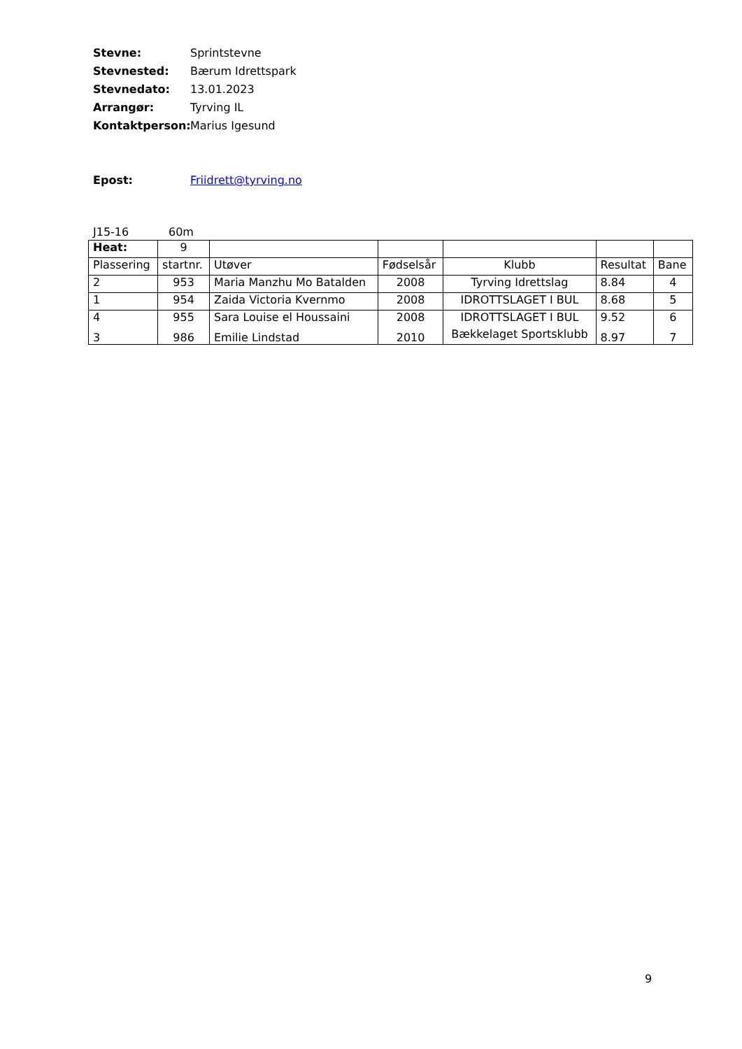Stevne: Sprintstevne
Stevnested: Bærum Idrettspark
Stevnedato: 13.01.2023
Arrangør: Tyrving IL
Kontaktperson: Marius Igesund
Epost: Friidrett@tyrving.no
J15-16 60m
| Heat: | 9 | | | | | |
| Plassering | startnr. | Utøver | Fødselsår | Klubb | Resultat | Bane |
| 2 | 953 | Maria Manzhu Mo Batalden | 2008 | Tyrving Idrettslag | 8.84 | 4 |
| 1 | 954 | Zaida Victoria Kvernmo | 2008 | IDROTTSLAGET I BUL | 8.68 | 5 |
| 4 | 955 | Sara Louise el Houssaini | 2008 | IDROTTSLAGET I BUL | 9.52 | 6 |
| 3 | 986 | Emilie Lindstad | 2010 | Bækkelaget Sportsklubb | 8.97 | 7 |
9